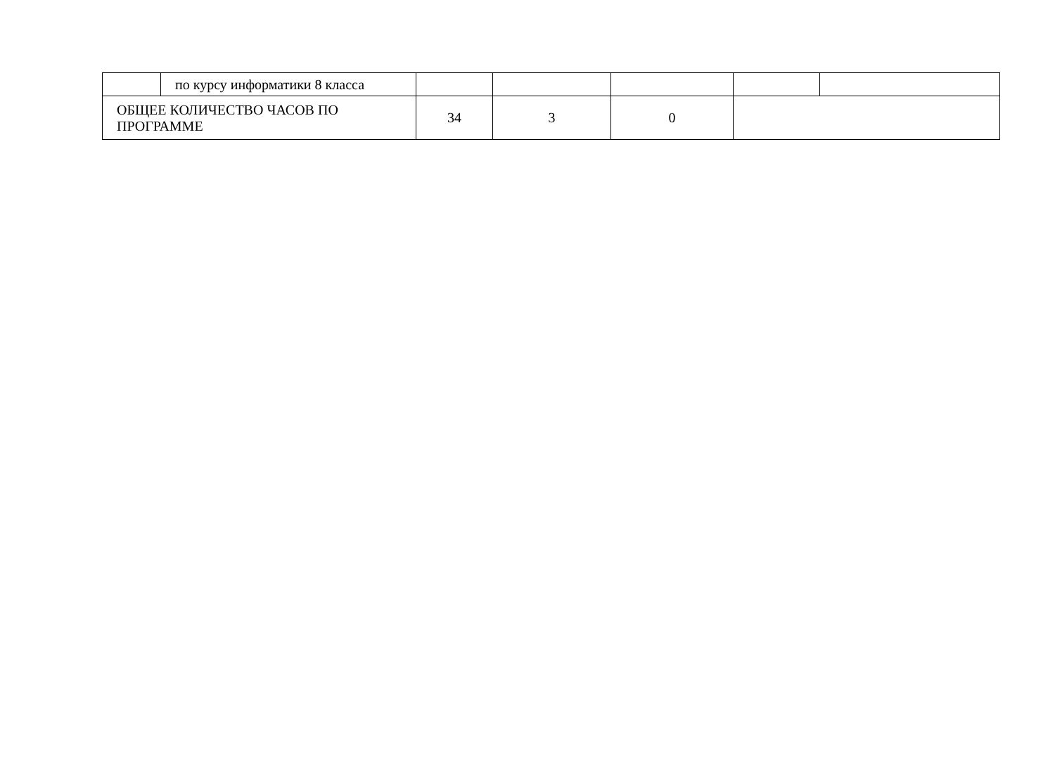| | по курсу информатики 8 класса | | | | | |
| ОБЩЕЕ КОЛИЧЕСТВО ЧАСОВ ПО ПРОГРАММЕ | | 34 | 3 | 0 | | |